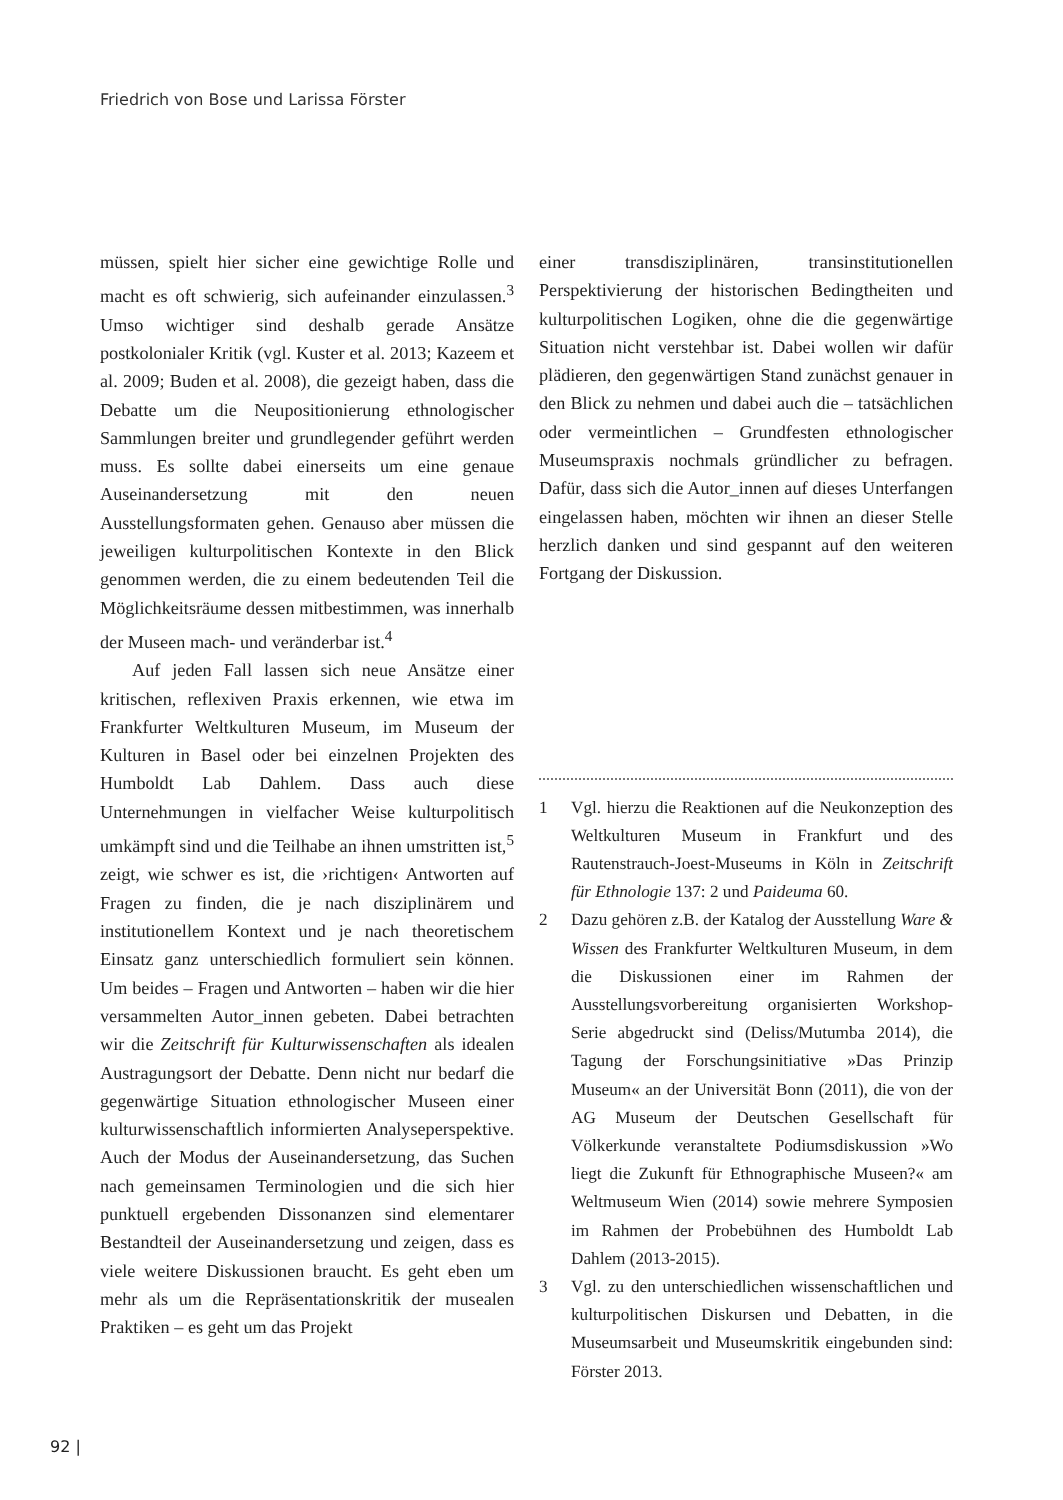Friedrich von Bose und Larissa Förster
müssen, spielt hier sicher eine gewichtige Rolle und macht es oft schwierig, sich aufeinander einzulassen.<sup>3</sup> Umso wichtiger sind deshalb gerade Ansätze postkolonialer Kritik (vgl. Kuster et al. 2013; Kazeem et al. 2009; Buden et al. 2008), die gezeigt haben, dass die Debatte um die Neupositionierung ethnologischer Sammlungen breiter und grundlegender geführt werden muss. Es sollte dabei einerseits um eine genaue Auseinandersetzung mit den neuen Ausstellungsformaten gehen. Genauso aber müssen die jeweiligen kulturpolitischen Kontexte in den Blick genommen werden, die zu einem bedeutenden Teil die Möglichkeitsräume dessen mitbestimmen, was innerhalb der Museen mach- und veränderbar ist.<sup>4</sup>
Auf jeden Fall lassen sich neue Ansätze einer kritischen, reflexiven Praxis erkennen, wie etwa im Frankfurter Weltkulturen Museum, im Museum der Kulturen in Basel oder bei einzelnen Projekten des Humboldt Lab Dahlem. Dass auch diese Unternehmungen in vielfacher Weise kulturpolitisch umkämpft sind und die Teilhabe an ihnen umstritten ist,<sup>5</sup> zeigt, wie schwer es ist, die ›richtigen‹ Antworten auf Fragen zu finden, die je nach disziplinärem und institutionellem Kontext und je nach theoretischem Einsatz ganz unterschiedlich formuliert sein können. Um beides – Fragen und Antworten – haben wir die hier versammelten Autor_innen gebeten. Dabei betrachten wir die Zeitschrift für Kulturwissenschaften als idealen Austragungsort der Debatte. Denn nicht nur bedarf die gegenwärtige Situation ethnologischer Museen einer kulturwissenschaftlich informierten Analyseperspektive. Auch der Modus der Auseinandersetzung, das Suchen nach gemeinsamen Terminologien und die sich hier punktuell ergebenden Dissonanzen sind elementarer Bestandteil der Auseinandersetzung und zeigen, dass es viele weitere Diskussionen braucht. Es geht eben um mehr als um die Repräsentationskritik der musealen Praktiken – es geht um das Projekt
einer transdisziplinären, transinstitutionellen Perspektivierung der historischen Bedingtheiten und kulturpolitischen Logiken, ohne die die gegenwärtige Situation nicht verstehbar ist. Dabei wollen wir dafür plädieren, den gegenwärtigen Stand zunächst genauer in den Blick zu nehmen und dabei auch die – tatsächlichen oder vermeintlichen – Grundfesten ethnologischer Museumspraxis nochmals gründlicher zu befragen. Dafür, dass sich die Autor_innen auf dieses Unterfangen eingelassen haben, möchten wir ihnen an dieser Stelle herzlich danken und sind gespannt auf den weiteren Fortgang der Diskussion.
1 Vgl. hierzu die Reaktionen auf die Neukonzeption des Weltkulturen Museum in Frankfurt und des Rautenstrauch-Joest-Museums in Köln in Zeitschrift für Ethnologie 137: 2 und Paideuma 60.
2 Dazu gehören z.B. der Katalog der Ausstellung Ware & Wissen des Frankfurter Weltkulturen Museum, in dem die Diskussionen einer im Rahmen der Ausstellungsvorbereitung organisierten Workshop-Serie abgedruckt sind (Deliss/Mutumba 2014), die Tagung der Forschungsinitiative »Das Prinzip Museum« an der Universität Bonn (2011), die von der AG Museum der Deutschen Gesellschaft für Völkerkunde veranstaltete Podiumsdiskussion »Wo liegt die Zukunft für Ethnographische Museen?« am Weltmuseum Wien (2014) sowie mehrere Symposien im Rahmen der Probebühnen des Humboldt Lab Dahlem (2013-2015).
3 Vgl. zu den unterschiedlichen wissenschaftlichen und kulturpolitischen Diskursen und Debatten, in die Museumsarbeit und Museumskritik eingebunden sind: Förster 2013.
92 |